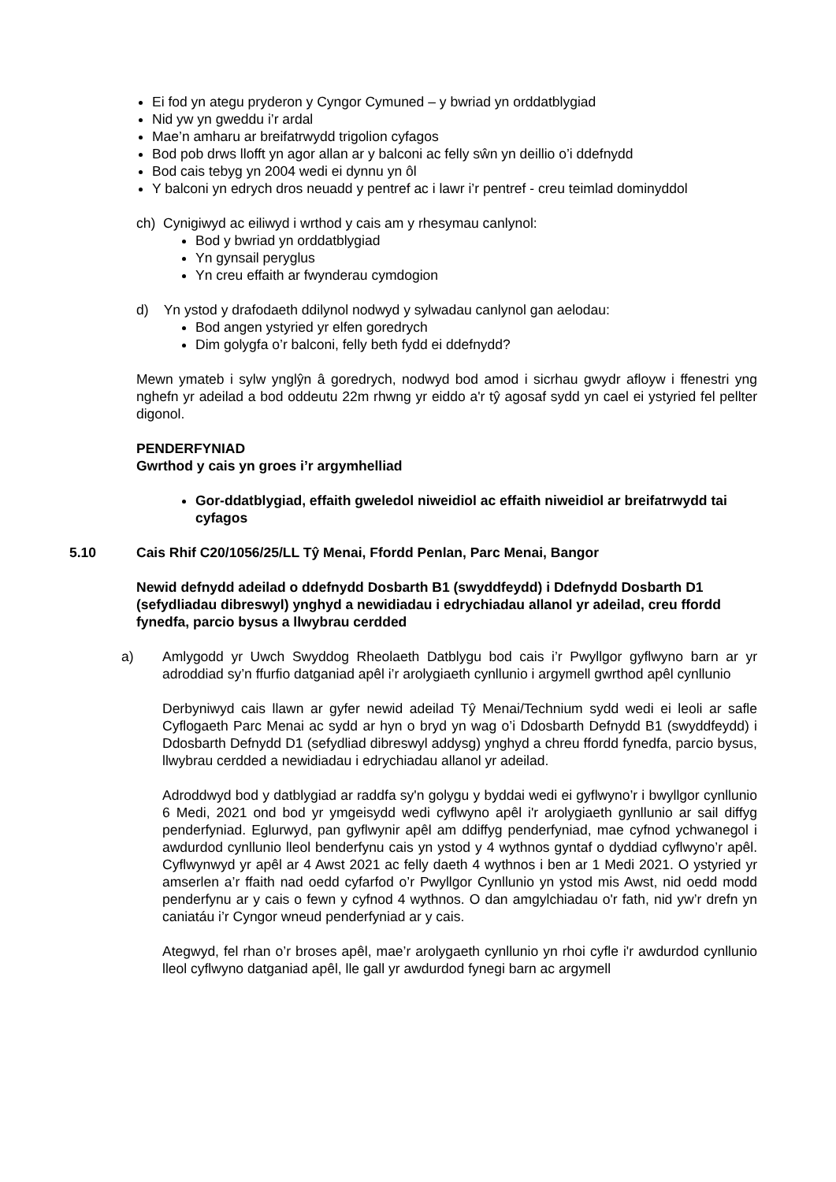Ei fod yn ategu pryderon y Cyngor Cymuned – y bwriad yn orddatblygiad
Nid yw yn gweddu i’r ardal
Mae’n amharu ar breifatrwydd trigolion cyfagos
Bod pob drws llofft yn agor allan ar y balconi ac felly sŵn yn deillio o’i ddefnydd
Bod cais tebyg yn 2004 wedi ei dynnu yn ôl
Y balconi yn edrych dros neuadd y pentref ac i lawr i’r pentref - creu teimlad dominyddol
ch) Cynigiwyd ac eiliwyd i wrthod y cais am y rhesymau canlynol:
Bod y bwriad yn orddatblygiad
Yn gynsail peryglus
Yn creu effaith ar fwynderau cymdogion
d) Yn ystod y drafodaeth ddilynol nodwyd y sylwadau canlynol gan aelodau:
Bod angen ystyried yr elfen goredrych
Dim golygfa o’r balconi, felly beth fydd ei ddefnydd?
Mewn ymateb i sylw ynglŷn â goredrych, nodwyd bod amod i sicrhau gwydr afloyw i ffenestri yng nghefn yr adeilad a bod oddeutu 22m rhwng yr eiddo a'r tŷ agosaf sydd yn cael ei ystyried fel pellter digonol.
PENDERFYNIAD
Gwrthod y cais yn groes i’r argymhelliad
Gor-ddatblygiad, effaith gweledol niweidiol ac effaith niweidiol ar breifatrwydd tai cyfagos
5.10 Cais Rhif C20/1056/25/LL Tŷ Menai, Ffordd Penlan, Parc Menai, Bangor
Newid defnydd adeilad o ddefnydd Dosbarth B1 (swyddfeydd) i Ddefnydd Dosbarth D1 (sefydliadau dibreswyl) ynghyd a newidiadau i edrychiadau allanol yr adeilad, creu ffordd fynedfa, parcio bysus a llwybrau cerdded
a) Amlygodd yr Uwch Swyddog Rheolaeth Datblygu bod cais i’r Pwyllgor gyflwyno barn ar yr adroddiad sy’n ffurfio datganiad apêl i’r arolygiaeth cynllunio i argymell gwrthod apêl cynllunio
Derbyniwyd cais llawn ar gyfer newid adeilad Tŷ Menai/Technium sydd wedi ei leoli ar safle Cyflogaeth Parc Menai ac sydd ar hyn o bryd yn wag o’i Ddosbarth Defnydd B1 (swyddfeydd) i Ddosbarth Defnydd D1 (sefydliad dibreswyl addysg) ynghyd a chreu ffordd fynedfa, parcio bysus, llwybrau cerdded a newidiadau i edrychiadau allanol yr adeilad.
Adroddwyd bod y datblygiad ar raddfa sy'n golygu y byddai wedi ei gyflwyno’r i bwyllgor cynllunio 6 Medi, 2021 ond bod yr ymgeisydd wedi cyflwyno apêl i'r arolygiaeth gynllunio ar sail diffyg penderfyniad. Eglurwyd, pan gyflwynir apêl am ddiffyg penderfyniad, mae cyfnod ychwanegol i awdurdod cynllunio lleol benderfynu cais yn ystod y 4 wythnos gyntaf o dyddiad cyflwyno’r apêl. Cyflwynwyd yr apêl ar 4 Awst 2021 ac felly daeth 4 wythnos i ben ar 1 Medi 2021. O ystyried yr amserlen a’r ffaith nad oedd cyfarfod o’r Pwyllgor Cynllunio yn ystod mis Awst, nid oedd modd penderfynu ar y cais o fewn y cyfnod 4 wythnos. O dan amgylchiadau o'r fath, nid yw’r drefn yn caniatáu i’r Cyngor wneud penderfyniad ar y cais.
Ategwyd, fel rhan o’r broses apêl, mae’r arolygaeth cynllunio yn rhoi cyfle i'r awdurdod cynllunio lleol cyflwyno datganiad apêl, lle gall yr awdurdod fynegi barn ac argymell